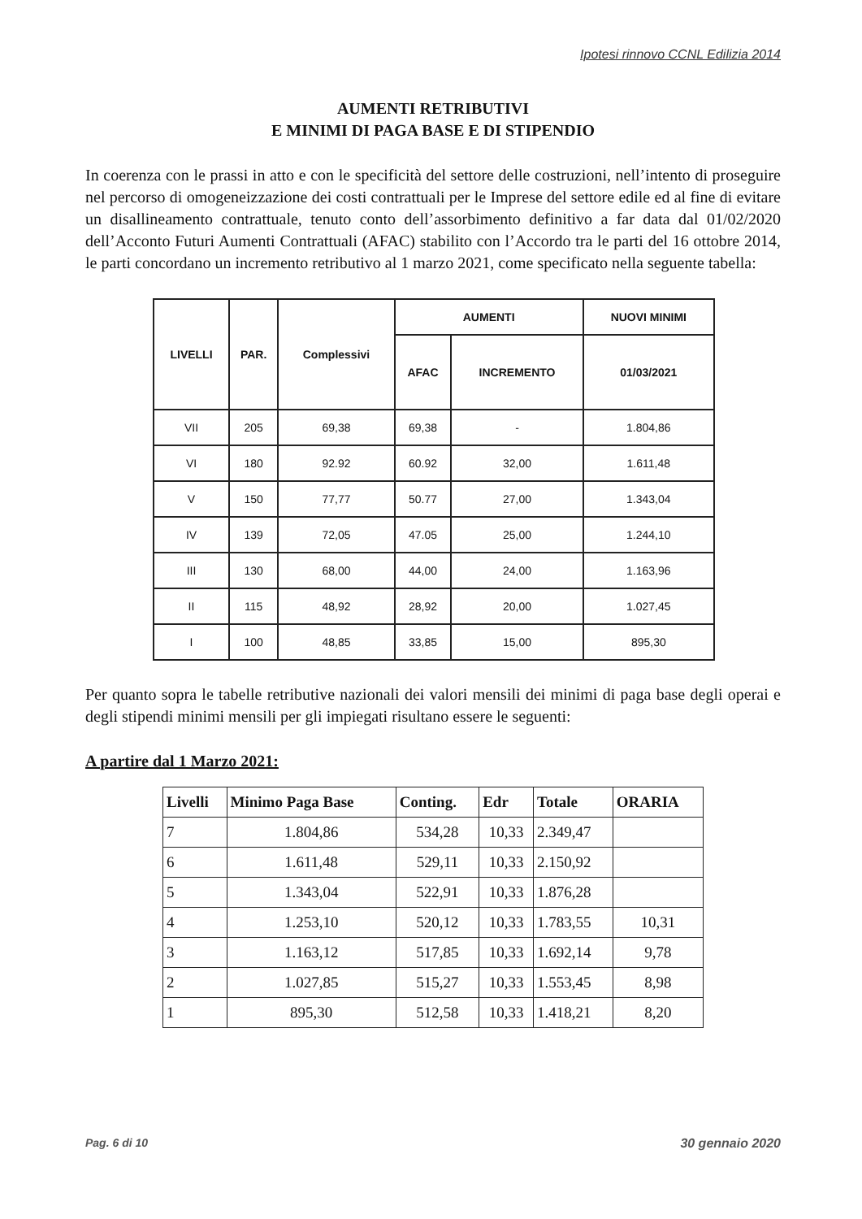Ipotesi rinnovo CCNL Edilizia 2014
AUMENTI RETRIBUTIVI
E MINIMI DI PAGA BASE E DI STIPENDIO
In coerenza con le prassi in atto e con le specificità del settore delle costruzioni, nell’intento di proseguire nel percorso di omogeneizzazione dei costi contrattuali per le Imprese del settore edile ed al fine di evitare un disallineamento contrattuale, tenuto conto dell’assorbimento definitivo a far data dal 01/02/2020 dell’Acconto Futuri Aumenti Contrattuali (AFAC) stabilito con l’Accordo tra le parti del 16 ottobre 2014, le parti concordano un incremento retributivo al 1 marzo 2021, come specificato nella seguente tabella:
| LIVELLI | PAR. | Complessivi | AUMENTI | | NUOVI MINIMI |
| --- | --- | --- | --- | --- | --- |
| | | | AFAC | INCREMENTO | 01/03/2021 |
| VII | 205 | 69,38 | 69,38 | - | 1.804,86 |
| VI | 180 | 92.92 | 60.92 | 32,00 | 1.611,48 |
| V | 150 | 77,77 | 50.77 | 27,00 | 1.343,04 |
| IV | 139 | 72,05 | 47.05 | 25,00 | 1.244,10 |
| III | 130 | 68,00 | 44,00 | 24,00 | 1.163,96 |
| II | 115 | 48,92 | 28,92 | 20,00 | 1.027,45 |
| I | 100 | 48,85 | 33,85 | 15,00 | 895,30 |
Per quanto sopra le tabelle retributive nazionali dei valori mensili dei minimi di paga base degli operai e degli stipendi minimi mensili per gli impiegati risultano essere le seguenti:
A partire dal 1 Marzo 2021:
| Livelli | Minimo Paga Base | Conting. | Edr | Totale | ORARIA |
| --- | --- | --- | --- | --- | --- |
| 7 | 1.804,86 | 534,28 | 10,33 | 2.349,47 | |
| 6 | 1.611,48 | 529,11 | 10,33 | 2.150,92 | |
| 5 | 1.343,04 | 522,91 | 10,33 | 1.876,28 | |
| 4 | 1.253,10 | 520,12 | 10,33 | 1.783,55 | 10,31 |
| 3 | 1.163,12 | 517,85 | 10,33 | 1.692,14 | 9,78 |
| 2 | 1.027,85 | 515,27 | 10,33 | 1.553,45 | 8,98 |
| 1 | 895,30 | 512,58 | 10,33 | 1.418,21 | 8,20 |
Pag. 6 di 10 30 gennaio 2020